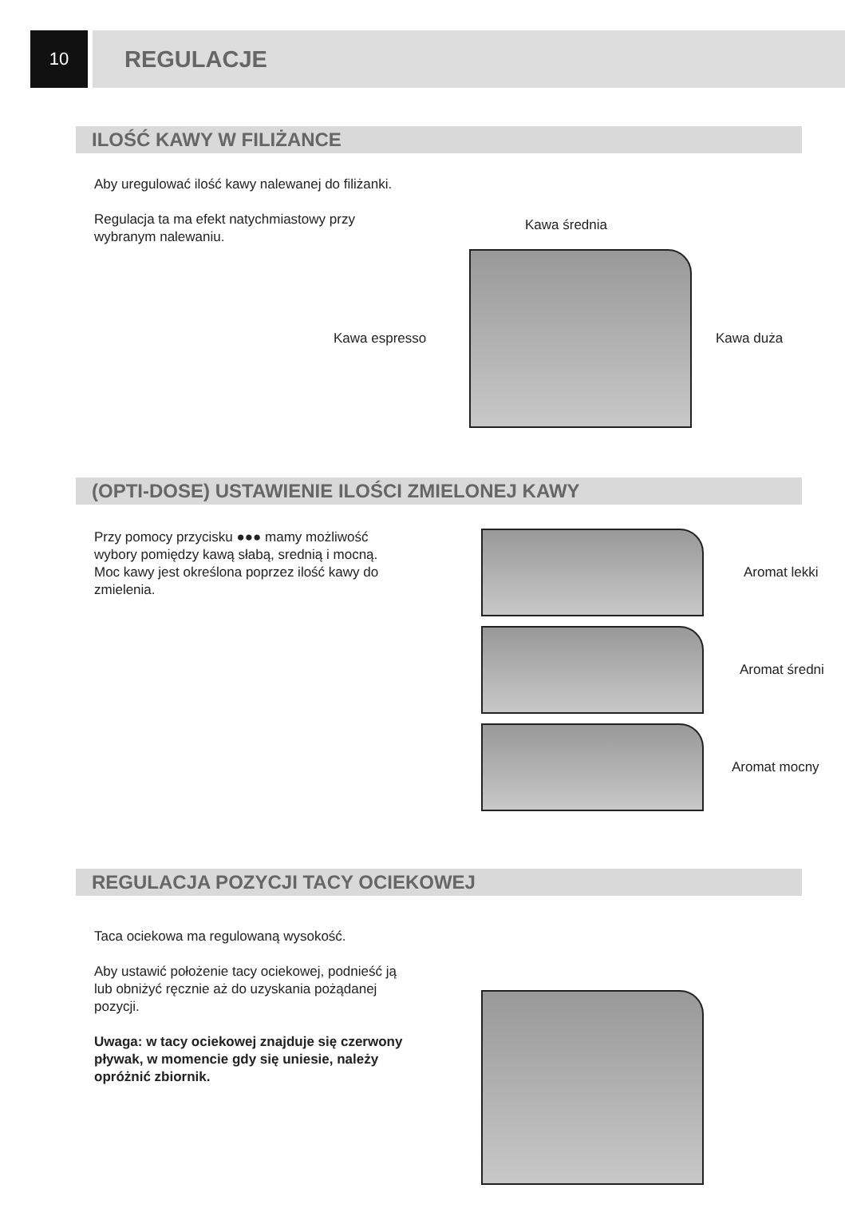10
REGULACJE
ILOŚĆ KAWY W FILIŻANCE
Aby uregulować ilość kawy nalewanej do filiżanki.
Regulacja ta ma efekt natychmiastowy przy wybranym nalewaniu.
Kawa średnia
Kawa espresso Kawa duża
(OPTI-DOSE) USTAWIENIE ILOŚCI ZMIELONEJ KAWY
Przy pomocy przycisku ●●● mamy możliwość wybory pomiędzy kawą słabą, srednią i mocną.
Moc kawy jest określona poprzez ilość kawy do zmielenia.
Aromat lekki
Aromat średni
Aromat mocny
REGULACJA POZYCJI TACY OCIEKOWEJ
Taca ociekowa ma regulowaną wysokość.
Aby ustawić położenie tacy ociekowej, podnieść ją lub obniżyć ręcznie aż do uzyskania pożądanej pozycji.
Uwaga: w tacy ociekowej znajduje się czerwony pływak, w momencie gdy się uniesie, należy opróżnić zbiornik.